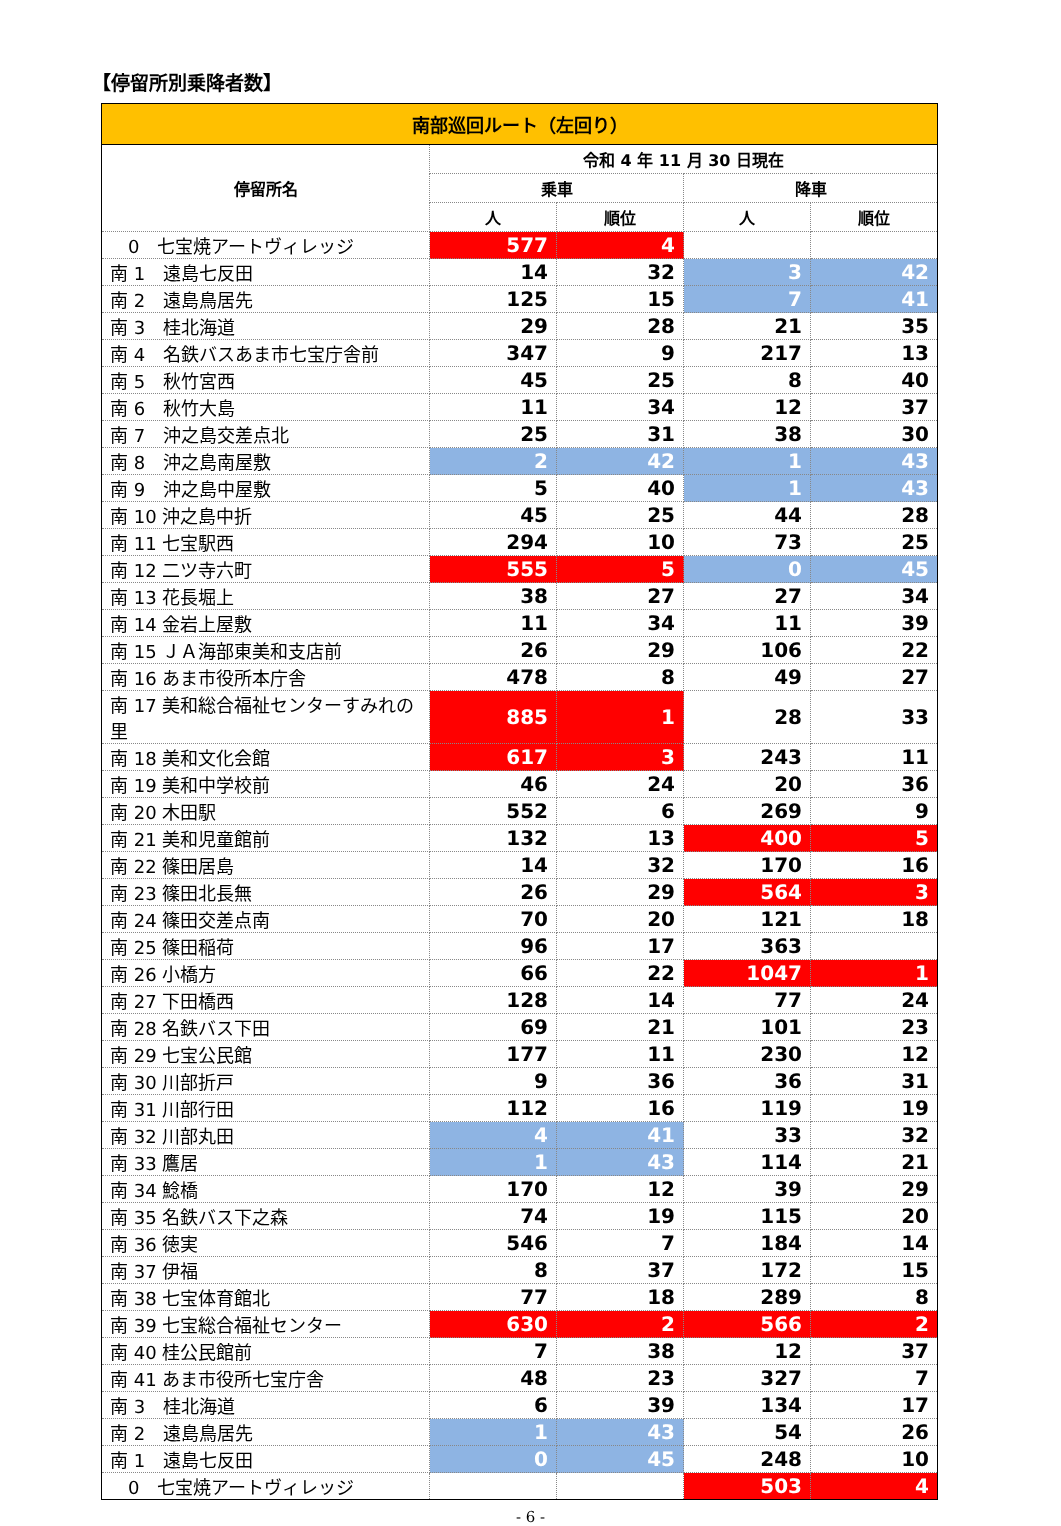【停留所別乗降者数】
| 南部巡回ルート（左回り） | | | | |
| --- | --- | --- | --- | --- |
| 停留所名 | 令和 4 年 11 月 30 日現在 | | | |
| | 乗車 | | 降車 | |
| | 人 | 順位 | 人 | 順位 |
| 0 七宝焼アートヴィレッジ | 577 | 4 | | |
| 南 1 遠島七反田 | 14 | 32 | 3 | 42 |
| 南 2 遠島鳥居先 | 125 | 15 | 7 | 41 |
| 南 3 桂北海道 | 29 | 28 | 21 | 35 |
| 南 4 名鉄バスあま市七宝庁舎前 | 347 | 9 | 217 | 13 |
| 南 5 秋竹宮西 | 45 | 25 | 8 | 40 |
| 南 6 秋竹大島 | 11 | 34 | 12 | 37 |
| 南 7 沖之島交差点北 | 25 | 31 | 38 | 30 |
| 南 8 沖之島南屋敷 | 2 | 42 | 1 | 43 |
| 南 9 沖之島中屋敷 | 5 | 40 | 1 | 43 |
| 南 10 沖之島中折 | 45 | 25 | 44 | 28 |
| 南 11 七宝駅西 | 294 | 10 | 73 | 25 |
| 南 12 二ツ寺六町 | 555 | 5 | 0 | 45 |
| 南 13 花長堀上 | 38 | 27 | 27 | 34 |
| 南 14 金岩上屋敷 | 11 | 34 | 11 | 39 |
| 南 15 ＪＡ海部東美和支店前 | 26 | 29 | 106 | 22 |
| 南 16 あま市役所本庁舎 | 478 | 8 | 49 | 27 |
| 南 17 美和総合福祉センターすみれの里 | 885 | 1 | 28 | 33 |
| 南 18 美和文化会館 | 617 | 3 | 243 | 11 |
| 南 19 美和中学校前 | 46 | 24 | 20 | 36 |
| 南 20 木田駅 | 552 | 6 | 269 | 9 |
| 南 21 美和児童館前 | 132 | 13 | 400 | 5 |
| 南 22 篠田居島 | 14 | 32 | 170 | 16 |
| 南 23 篠田北長無 | 26 | 29 | 564 | 3 |
| 南 24 篠田交差点南 | 70 | 20 | 121 | 18 |
| 南 25 篠田稲荷 | 96 | 17 | 363 | |
| 南 26 小橋方 | 66 | 22 | 1047 | 1 |
| 南 27 下田橋西 | 128 | 14 | 77 | 24 |
| 南 28 名鉄バス下田 | 69 | 21 | 101 | 23 |
| 南 29 七宝公民館 | 177 | 11 | 230 | 12 |
| 南 30 川部折戸 | 9 | 36 | 36 | 31 |
| 南 31 川部行田 | 112 | 16 | 119 | 19 |
| 南 32 川部丸田 | 4 | 41 | 33 | 32 |
| 南 33 鷹居 | 1 | 43 | 114 | 21 |
| 南 34 鯰橋 | 170 | 12 | 39 | 29 |
| 南 35 名鉄バス下之森 | 74 | 19 | 115 | 20 |
| 南 36 徳実 | 546 | 7 | 184 | 14 |
| 南 37 伊福 | 8 | 37 | 172 | 15 |
| 南 38 七宝体育館北 | 77 | 18 | 289 | 8 |
| 南 39 七宝総合福祉センター | 630 | 2 | 566 | 2 |
| 南 40 桂公民館前 | 7 | 38 | 12 | 37 |
| 南 41 あま市役所七宝庁舎 | 48 | 23 | 327 | 7 |
| 南 3 桂北海道 | 6 | 39 | 134 | 17 |
| 南 2 遠島鳥居先 | 1 | 43 | 54 | 26 |
| 南 1 遠島七反田 | 0 | 45 | 248 | 10 |
| 0 七宝焼アートヴィレッジ | | | 503 | 4 |
- 6 -